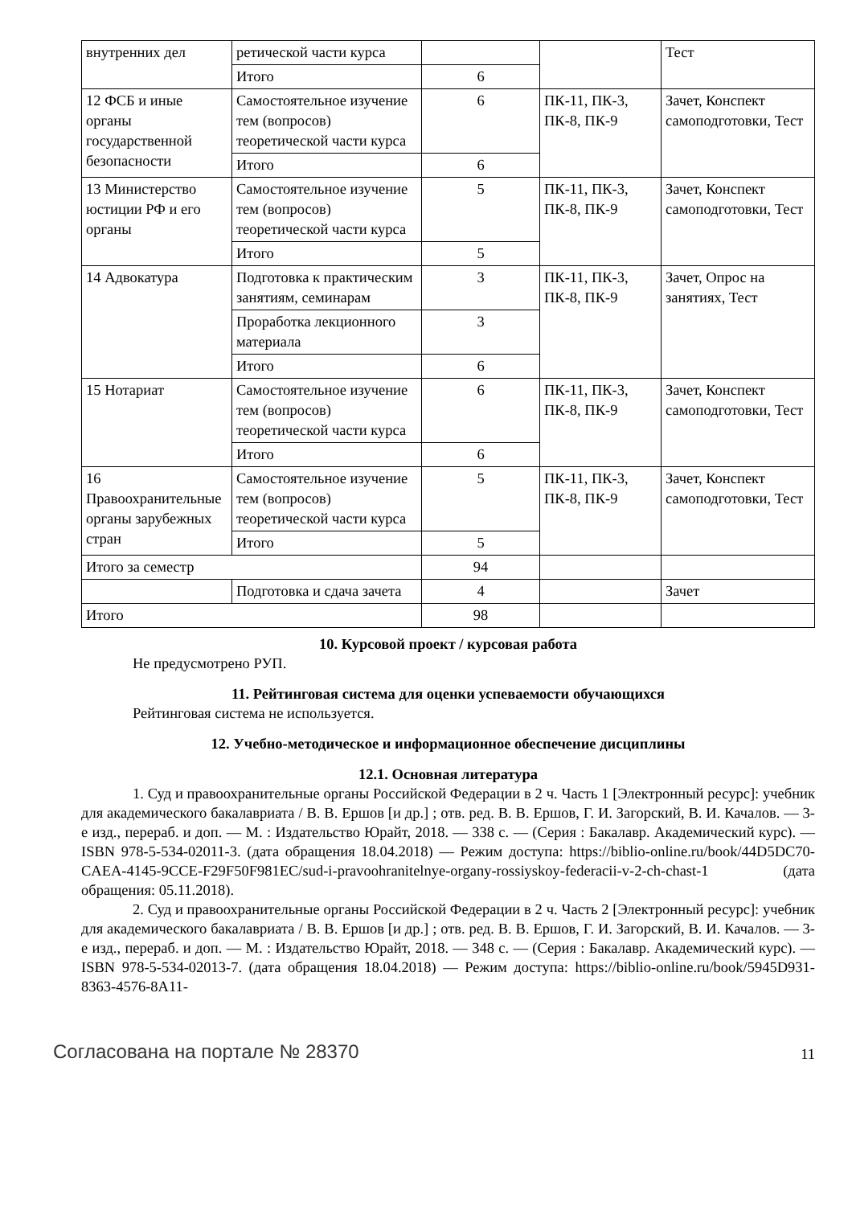| внутренних дел | ретической части курса | | | Тест |
| | Итого | 6 | | |
| 12 ФСБ и иные органы государственной безопасности | Самостоятельное изучение тем (вопросов) теоретической части курса | 6 | ПК-11, ПК-3, ПК-8, ПК-9 | Зачет, Конспект самоподготовки, Тест |
| | Итого | 6 | | |
| 13 Министерство юстиции РФ и его органы | Самостоятельное изучение тем (вопросов) теоретической части курса | 5 | ПК-11, ПК-3, ПК-8, ПК-9 | Зачет, Конспект самоподготовки, Тест |
| | Итого | 5 | | |
| 14 Адвокатура | Подготовка к практическим занятиям, семинарам | 3 | ПК-11, ПК-3, ПК-8, ПК-9 | Зачет, Опрос на занятиях, Тест |
| | Проработка лекционного материала | 3 | | |
| | Итого | 6 | | |
| 15 Нотариат | Самостоятельное изучение тем (вопросов) теоретической части курса | 6 | ПК-11, ПК-3, ПК-8, ПК-9 | Зачет, Конспект самоподготовки, Тест |
| | Итого | 6 | | |
| 16 Правоохранительные органы зарубежных стран | Самостоятельное изучение тем (вопросов) теоретической части курса | 5 | ПК-11, ПК-3, ПК-8, ПК-9 | Зачет, Конспект самоподготовки, Тест |
| | Итого | 5 | | |
| Итого за семестр | | 94 | | |
| | Подготовка и сдача зачета | 4 | | Зачет |
| Итого | | 98 | | |
10. Курсовой проект / курсовая работа
Не предусмотрено РУП.
11. Рейтинговая система для оценки успеваемости обучающихся
Рейтинговая система не используется.
12. Учебно-методическое и информационное обеспечение дисциплины
12.1. Основная литература
1. Суд и правоохранительные органы Российской Федерации в 2 ч. Часть 1 [Электронный ресурс]: учебник для академического бакалавриата / В. В. Ершов [и др.] ; отв. ред. В. В. Ершов, Г. И. Загорский, В. И. Качалов. — 3-е изд., перераб. и доп. — М. : Издательство Юрайт, 2018. — 338 с. — (Серия : Бакалавр. Академический курс). — ISBN 978-5-534-02011-3. (дата обращения 18.04.2018) — Режим доступа: https://biblio-online.ru/book/44D5DC70-CAEA-4145-9CCE-F29F50F981EC/sud-i-pravoohranitelnye-organy-rossiyskoy-federacii-v-2-ch-chast-1 (дата обращения: 05.11.2018).
2. Суд и правоохранительные органы Российской Федерации в 2 ч. Часть 2 [Электронный ресурс]: учебник для академического бакалавриата / В. В. Ершов [и др.] ; отв. ред. В. В. Ершов, Г. И. Загорский, В. И. Качалов. — 3-е изд., перераб. и доп. — М. : Издательство Юрайт, 2018. — 348 с. — (Серия : Бакалавр. Академический курс). — ISBN 978-5-534-02013-7. (дата обращения 18.04.2018) — Режим доступа: https://biblio-online.ru/book/5945D931-8363-4576-8A11-
Согласована на портале № 28370 11